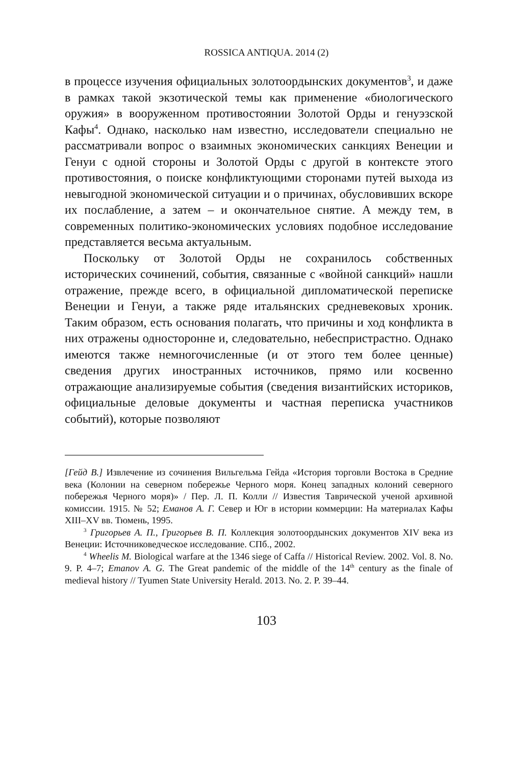ROSSICA ANTIQUA. 2014 (2)
в процессе изучения официальных золотоордынских документов<sup>3</sup>, и даже в рамках такой экзотической темы как применение «биологического оружия» в вооруженном противостоянии Золотой Орды и генуэзской Кафы<sup>4</sup>. Однако, насколько нам известно, исследователи специально не рассматривали вопрос о взаимных экономических санкциях Венеции и Генуи с одной стороны и Золотой Орды с другой в контексте этого противостояния, о поиске конфликтующими сторонами путей выхода из невыгодной экономической ситуации и о причинах, обусловивших вскоре их послабление, а затем – и окончательное снятие. А между тем, в современных политико-экономических условиях подобное исследование представляется весьма актуальным.
Поскольку от Золотой Орды не сохранилось собственных исторических сочинений, события, связанные с «войной санкций» нашли отражение, прежде всего, в официальной дипломатической переписке Венеции и Генуи, а также ряде итальянских средневековых хроник. Таким образом, есть основания полагать, что причины и ход конфликта в них отражены односторонне и, следовательно, небеспристрастно. Однако имеются также немногочисленные (и от этого тем более ценные) сведения других иностранных источников, прямо или косвенно отражающие анализируемые события (сведения византийских историков, официальные деловые документы и частная переписка участников событий), которые позволяют
[Гейд В.] Извлечение из сочинения Вильгельма Гейда «История торговли Востока в Средние века (Колонии на северном побережье Черного моря. Конец западных колоний северного побережья Черного моря)» / Пер. Л. П. Колли // Известия Таврической ученой архивной комиссии. 1915. № 52; Еманов А. Г. Север и Юг в истории коммерции: На материалах Кафы XIII–XV вв. Тюмень, 1995.
<sup>3</sup> Григорьев А. П., Григорьев В. П. Коллекция золотоордынских документов XIV века из Венеции: Источниковедческое исследование. СПб., 2002.
<sup>4</sup> Wheelis M. Biological warfare at the 1346 siege of Caffa // Historical Review. 2002. Vol. 8. No. 9. P. 4–7; Emanov A. G. The Great pandemic of the middle of the 14<sup>th</sup> century as the finale of medieval history // Tyumen State University Herald. 2013. No. 2. P. 39–44.
103